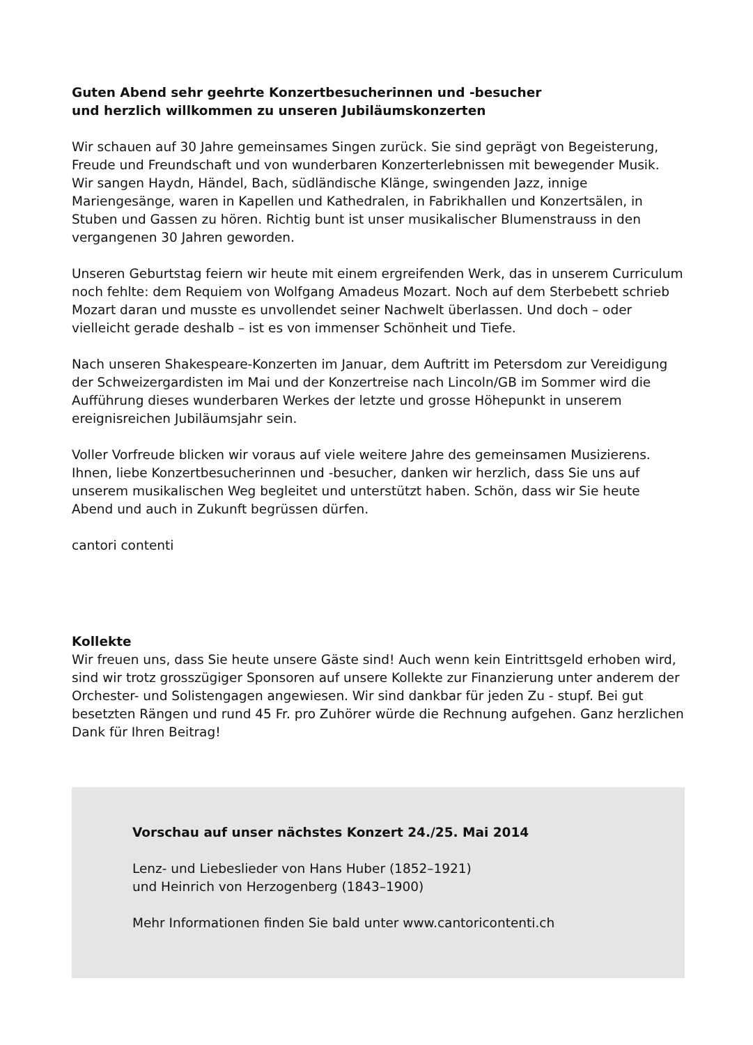Guten Abend sehr geehrte Konzertbesucherinnen und -besucher
und herzlich willkommen zu unseren Jubiläumskonzerten
Wir schauen auf 30 Jahre gemeinsames Singen zurück. Sie sind geprägt von Begeisterung, Freude und Freundschaft und von wunderbaren Konzerterlebnissen mit bewegender Musik. Wir sangen Haydn, Händel, Bach, südländische Klänge, swingenden Jazz, innige Mariengesänge, waren in Kapellen und Kathedralen, in Fabrikhallen und Konzertsälen, in Stuben und Gassen zu hören. Richtig bunt ist unser musikalischer Blumenstrauss in den vergangenen 30 Jahren geworden.
Unseren Geburtstag feiern wir heute mit einem ergreifenden Werk, das in unserem Curri­culum noch fehlte: dem Requiem von Wolfgang Amadeus Mozart. Noch auf dem Sterbebett schrieb Mozart daran und musste es unvollendet seiner Nachwelt überlassen. Und doch – oder vielleicht gerade deshalb – ist es von immenser Schönheit und Tiefe.
Nach unseren Shakespeare-Konzerten im Januar, dem Auftritt im Petersdom zur Vereidi­gung der Schweizergardisten im Mai und der Konzertreise nach Lincoln/GB im Sommer wird die Aufführung dieses wunderbaren Werkes der letzte und grosse Höhepunkt in unse­rem ereignisreichen Jubiläumsjahr sein.
Voller Vorfreude blicken wir voraus auf viele weitere Jahre des gemeinsamen Musizierens. Ihnen, liebe Konzertbesucherinnen und -besucher, danken wir herzlich, dass Sie uns auf unserem musikalischen Weg begleitet und unterstützt haben. Schön, dass wir Sie heute Abend und auch in Zukunft begrüssen dürfen.
cantori contenti
Kollekte
Wir freuen uns, dass Sie heute unsere Gäste sind! Auch wenn kein Eintrittsgeld erhoben wird, sind wir trotz grosszügiger Sponsoren auf unsere Kollekte zur Finanzierung unter anderem der Orchester- und Solistengagen angewiesen. Wir sind dankbar für jeden Zu - stupf. Bei gut besetzten Rängen und rund 45 Fr. pro Zuhörer würde die Rechnung aufgehen. Ganz herzlichen Dank für Ihren Beitrag!
Vorschau auf unser nächstes Konzert 24./25. Mai 2014
Lenz- und Liebeslieder von Hans Huber (1852–1921)
und Heinrich von Herzogenberg (1843–1900)
Mehr Informationen finden Sie bald unter www.cantoricontenti.ch